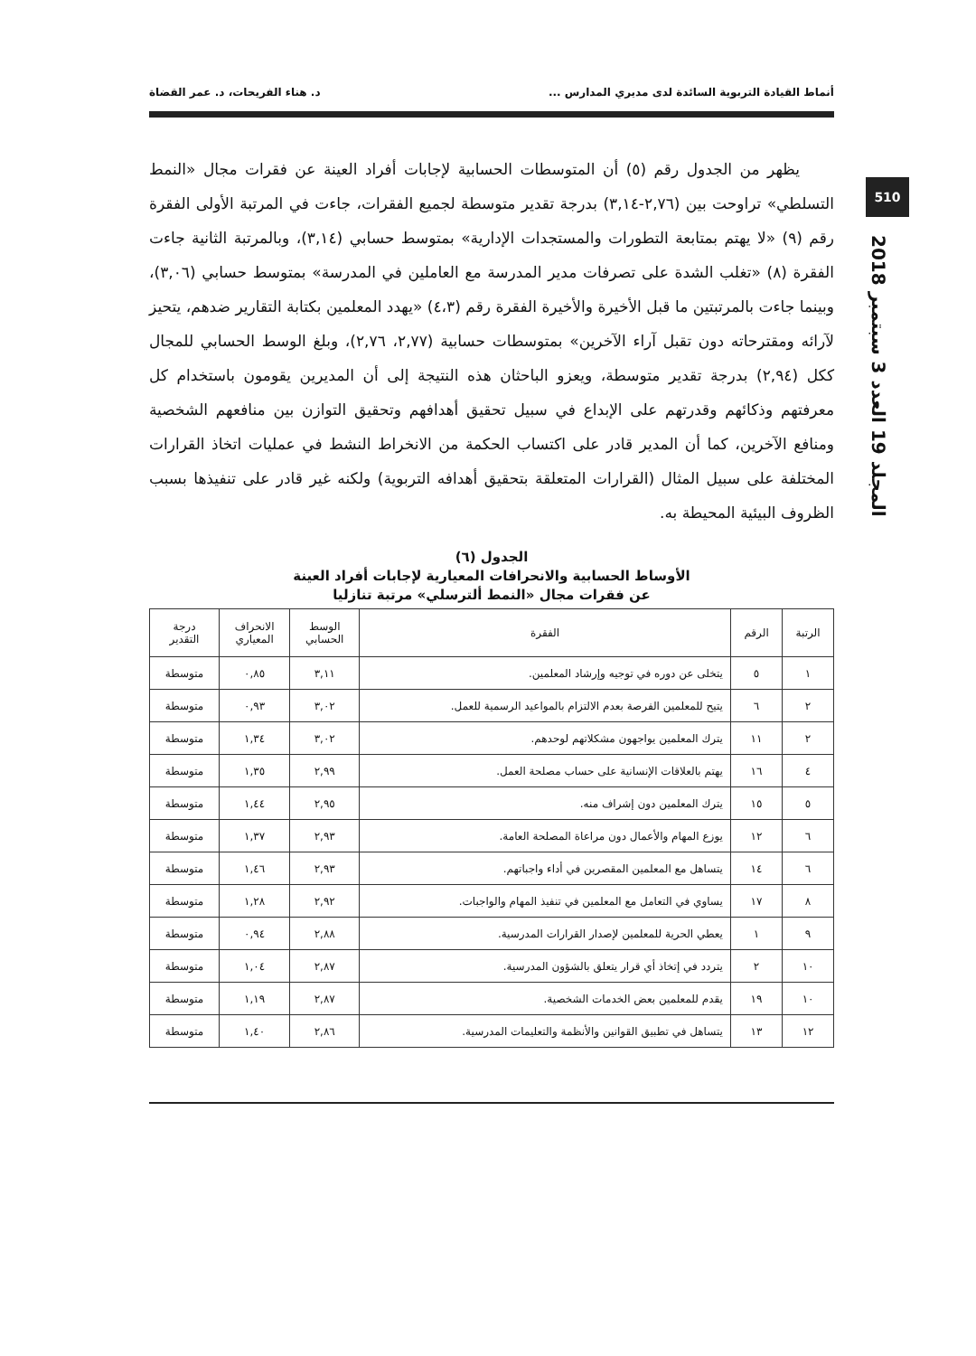510
المجلد 19 العدد 3 سبتمبر 2018
أنماط القيادة التربوية السائدة لدى مديري المدارس ... د. هناء الفريحات، د. عمر القضاة
يظهر من الجدول رقم (٥) أن المتوسطات الحسابية لإجابات أفراد العينة عن فقرات مجال «النمط التسلطي» تراوحت بين (٢,٧٦-٣,١٤) بدرجة تقدير متوسطة لجميع الفقرات، جاءت في المرتبة الأولى الفقرة رقم (٩) «لا يهتم بمتابعة التطورات والمستجدات الإدارية» بمتوسط حسابي (٣,١٤)، وبالمرتبة الثانية جاءت الفقرة (٨) «تغلب الشدة على تصرفات مدير المدرسة مع العاملين في المدرسة» بمتوسط حسابي (٣,٠٦)، وبينما جاءت بالمرتبتين ما قبل الأخيرة والأخيرة الفقرة رقم (٤،٣) «يهدد المعلمين بكتابة التقارير ضدهم، يتحيز لآرائه ومقترحاته دون تقبل آراء الآخرين» بمتوسطات حسابية (٢,٧٧، ٢,٧٦)، وبلغ الوسط الحسابي للمجال ككل (٢,٩٤) بدرجة تقدير متوسطة، ويعزو الباحثان هذه النتيجة إلى أن المديرين يقومون باستخدام كل معرفتهم وذكائهم وقدرتهم على الإبداع في سبيل تحقيق أهدافهم وتحقيق التوازن بين منافعهم الشخصية ومنافع الآخرين، كما أن المدير قادر على اكتساب الحكمة من الانخراط النشط في عمليات اتخاذ القرارات المختلفة على سبيل المثال (القرارات المتعلقة بتحقيق أهدافه التربوية) ولكنه غير قادر على تنفيذها بسبب الظروف البيئية المحيطة به.
الجدول (٦)
الأوساط الحسابية والانحرافات المعيارية لإجابات أفراد العينة
عن فقرات مجال «النمط ألترسلي» مرتبة تنازليا
| الرتبة | الرقم | الفقرة | الوسط الحسابي | الانحراف المعياري | درجة التقدير |
| --- | --- | --- | --- | --- | --- |
| ١ | ٥ | يتخلى عن دوره في توجيه وإرشاد المعلمين. | ٣,١١ | ٠,٨٥ | متوسطة |
| ٢ | ٦ | يتيح للمعلمين الفرصة بعدم الالتزام بالمواعيد الرسمية للعمل. | ٣,٠٢ | ٠,٩٣ | متوسطة |
| ٢ | ١١ | يترك المعلمين يواجهون مشكلاتهم لوحدهم. | ٣,٠٢ | ١,٣٤ | متوسطة |
| ٤ | ١٦ | يهتم بالعلاقات الإنسانية على حساب مصلحة العمل. | ٢,٩٩ | ١,٣٥ | متوسطة |
| ٥ | ١٥ | يترك المعلمين دون إشراف منه. | ٢,٩٥ | ١,٤٤ | متوسطة |
| ٦ | ١٢ | يوزع المهام والأعمال دون مراعاة المصلحة العامة. | ٢,٩٣ | ١,٣٧ | متوسطة |
| ٦ | ١٤ | يتساهل مع المعلمين المقصرين في أداء واجباتهم. | ٢,٩٣ | ١,٤٦ | متوسطة |
| ٨ | ١٧ | يساوي في التعامل مع المعلمين في تنفيذ المهام والواجبات. | ٢,٩٢ | ١,٢٨ | متوسطة |
| ٩ | ١ | يعطي الحرية للمعلمين لإصدار القرارات المدرسية. | ٢,٨٨ | ٠,٩٤ | متوسطة |
| ١٠ | ٢ | يتردد في إتخاذ أي قرار يتعلق بالشؤون المدرسية. | ٢,٨٧ | ١,٠٤ | متوسطة |
| ١٠ | ١٩ | يقدم للمعلمين بعض الخدمات الشخصية. | ٢,٨٧ | ١,١٩ | متوسطة |
| ١٢ | ١٣ | يتساهل في تطبيق القوانين والأنظمة والتعليمات المدرسية. | ٢,٨٦ | ١,٤٠ | متوسطة |